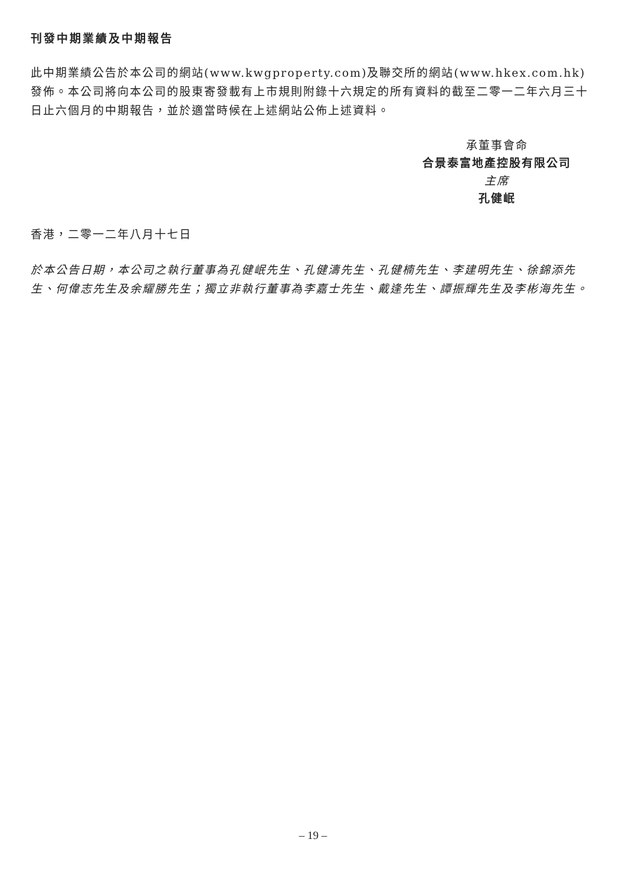刊發中期業績及中期報告
此中期業績公告於本公司的網站(www.kwgproperty.com)及聯交所的網站(www.hkex.com.hk)發佈。本公司將向本公司的股東寄發載有上市規則附錄十六規定的所有資料的截至二零一二年六月三十日止六個月的中期報告，並於適當時候在上述網站公佈上述資料。
承董事會命
合景泰富地產控股有限公司
主席
孔健岷
香港，二零一二年八月十七日
於本公告日期，本公司之執行董事為孔健岷先生、孔健濤先生、孔健楠先生、李建明先生、徐錦添先生、何偉志先生及余耀勝先生；獨立非執行董事為李嘉士先生、戴逢先生、譚振輝先生及李彬海先生。
– 19 –